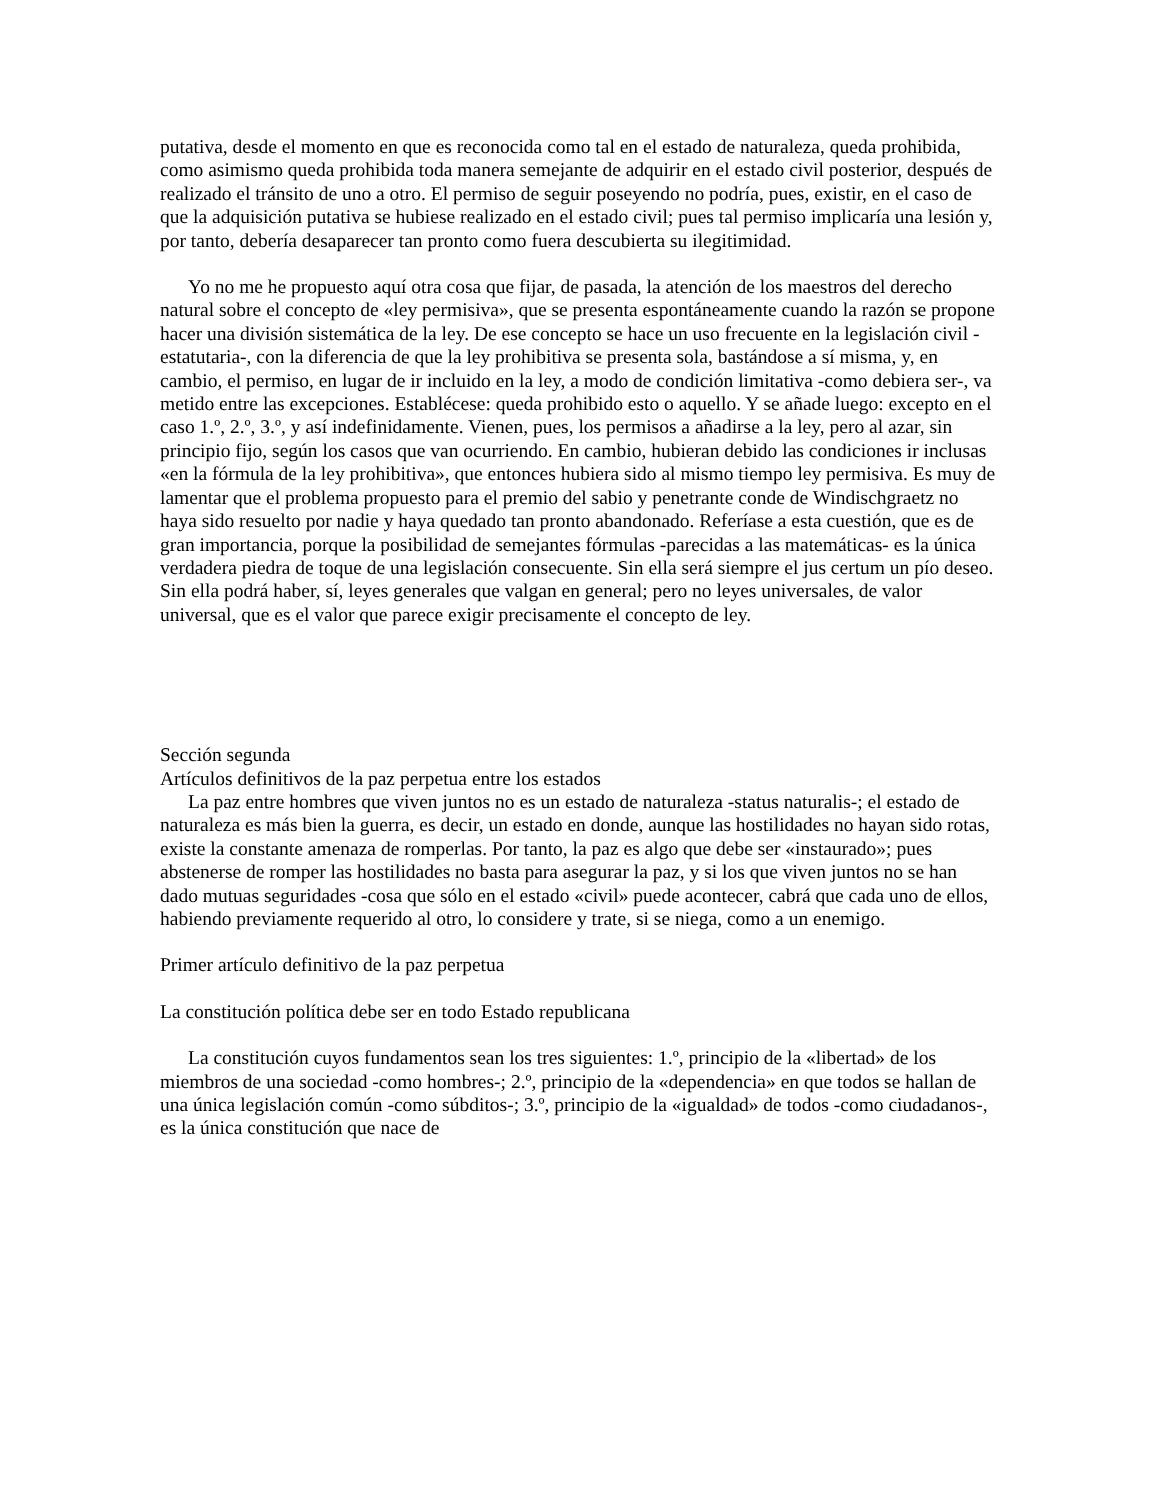putativa, desde el momento en que es reconocida como tal en el estado de naturaleza, queda prohibida, como asimismo queda prohibida toda manera semejante de adquirir en el estado civil posterior, después de realizado el tránsito de uno a otro. El permiso de seguir poseyendo no podría, pues, existir, en el caso de que la adquisición putativa se hubiese realizado en el estado civil; pues tal permiso implicaría una lesión y, por tanto, debería desaparecer tan pronto como fuera descubierta su ilegitimidad.
Yo no me he propuesto aquí otra cosa que fijar, de pasada, la atención de los maestros del derecho natural sobre el concepto de «ley permisiva», que se presenta espontáneamente cuando la razón se propone hacer una división sistemática de la ley. De ese concepto se hace un uso frecuente en la legislación civil -estatutaria-, con la diferencia de que la ley prohibitiva se presenta sola, bastándose a sí misma, y, en cambio, el permiso, en lugar de ir incluido en la ley, a modo de condición limitativa -como debiera ser-, va metido entre las excepciones. Establécese: queda prohibido esto o aquello. Y se añade luego: excepto en el caso 1.º, 2.º, 3.º, y así indefinidamente. Vienen, pues, los permisos a añadirse a la ley, pero al azar, sin principio fijo, según los casos que van ocurriendo. En cambio, hubieran debido las condiciones ir inclusas «en la fórmula de la ley prohibitiva», que entonces hubiera sido al mismo tiempo ley permisiva. Es muy de lamentar que el problema propuesto para el premio del sabio y penetrante conde de Windischgraetz no haya sido resuelto por nadie y haya quedado tan pronto abandonado. Referíase a esta cuestión, que es de gran importancia, porque la posibilidad de semejantes fórmulas -parecidas a las matemáticas- es la única verdadera piedra de toque de una legislación consecuente. Sin ella será siempre el jus certum un pío deseo. Sin ella podrá haber, sí, leyes generales que valgan en general; pero no leyes universales, de valor universal, que es el valor que parece exigir precisamente el concepto de ley.
Sección segunda
Artículos definitivos de la paz perpetua entre los estados
La paz entre hombres que viven juntos no es un estado de naturaleza -status naturalis-; el estado de naturaleza es más bien la guerra, es decir, un estado en donde, aunque las hostilidades no hayan sido rotas, existe la constante amenaza de romperlas. Por tanto, la paz es algo que debe ser «instaurado»; pues abstenerse de romper las hostilidades no basta para asegurar la paz, y si los que viven juntos no se han dado mutuas seguridades -cosa que sólo en el estado «civil» puede acontecer, cabrá que cada uno de ellos, habiendo previamente requerido al otro, lo considere y trate, si se niega, como a un enemigo.
Primer artículo definitivo de la paz perpetua
La constitución política debe ser en todo Estado republicana
La constitución cuyos fundamentos sean los tres siguientes: 1.º, principio de la «libertad» de los miembros de una sociedad -como hombres-; 2.º, principio de la «dependencia» en que todos se hallan de una única legislación común -como súbditos-; 3.º, principio de la «igualdad» de todos -como ciudadanos-, es la única constitución que nace de